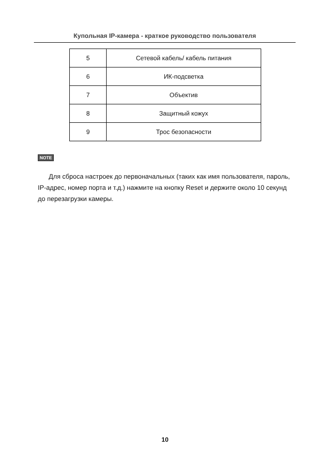Купольная IP-камера - краткое руководство пользователя
| 5 | Сетевой кабель/ кабель питания |
| 6 | ИК-подсветка |
| 7 | Объектив |
| 8 | Защитный кожух |
| 9 | Трос безопасности |
NOTE
Для сброса настроек до первоначальных (таких как имя пользователя, пароль, IP-адрес, номер порта и т.д.) нажмите на кнопку Reset и держите около 10 секунд до перезагрузки камеры.
10